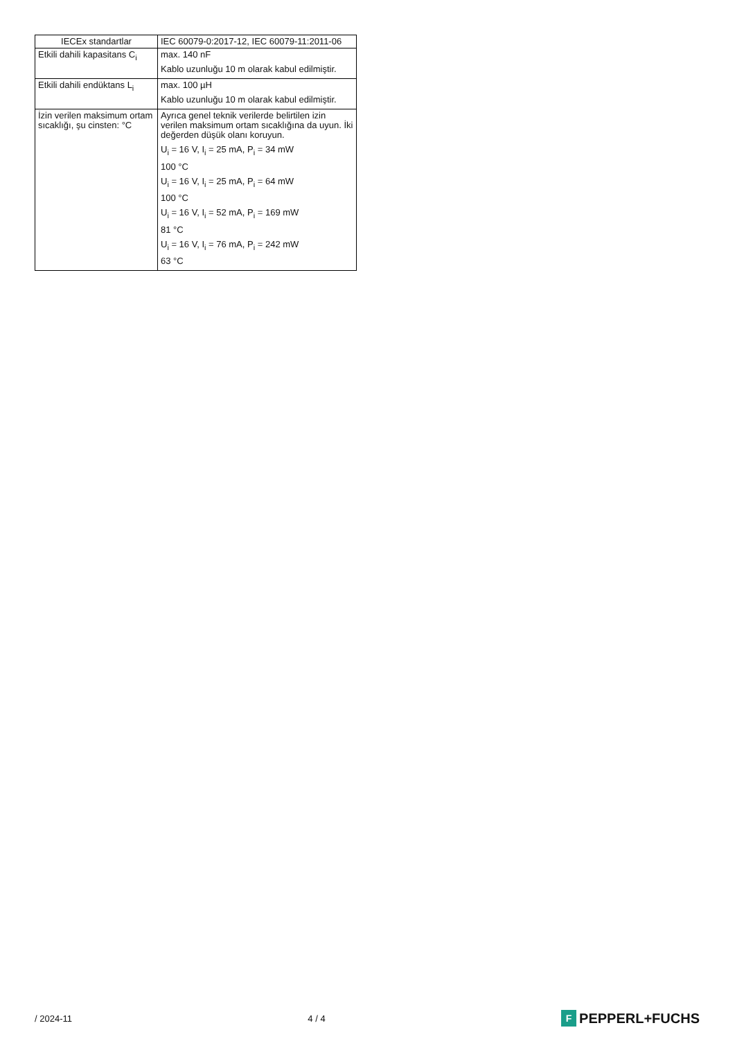| IECEx standartlar | IEC 60079-0:2017-12, IEC 60079-11:2011-06 |
| Etkili dahili kapasitans C<sub>i</sub> | max. 140 nF Kablo uzunluğu 10 m olarak kabul edilmiştir. |
| Etkili dahili endüktans L<sub>i</sub> | max. 100 µH Kablo uzunluğu 10 m olarak kabul edilmiştir. |
| İzin verilen maksimum ortam sıcaklığı, şu cinsten: °C | Ayrıca genel teknik verilerde belirtilen izin verilen maksimum ortam sıcaklığına da uyun. İki değerden düşük olanı koruyun. U<sub>i</sub> = 16 V, I<sub>i</sub> = 25 mA, P<sub>i</sub> = 34 mW 100 °C U<sub>i</sub> = 16 V, I<sub>i</sub> = 25 mA, P<sub>i</sub> = 64 mW 100 °C U<sub>i</sub> = 16 V, I<sub>i</sub> = 52 mA, P<sub>i</sub> = 169 mW 81 °C U<sub>i</sub> = 16 V, I<sub>i</sub> = 76 mA, P<sub>i</sub> = 242 mW 63 °C |
/ 2024-11 4 / 4 F PEPPERL+FUCHS